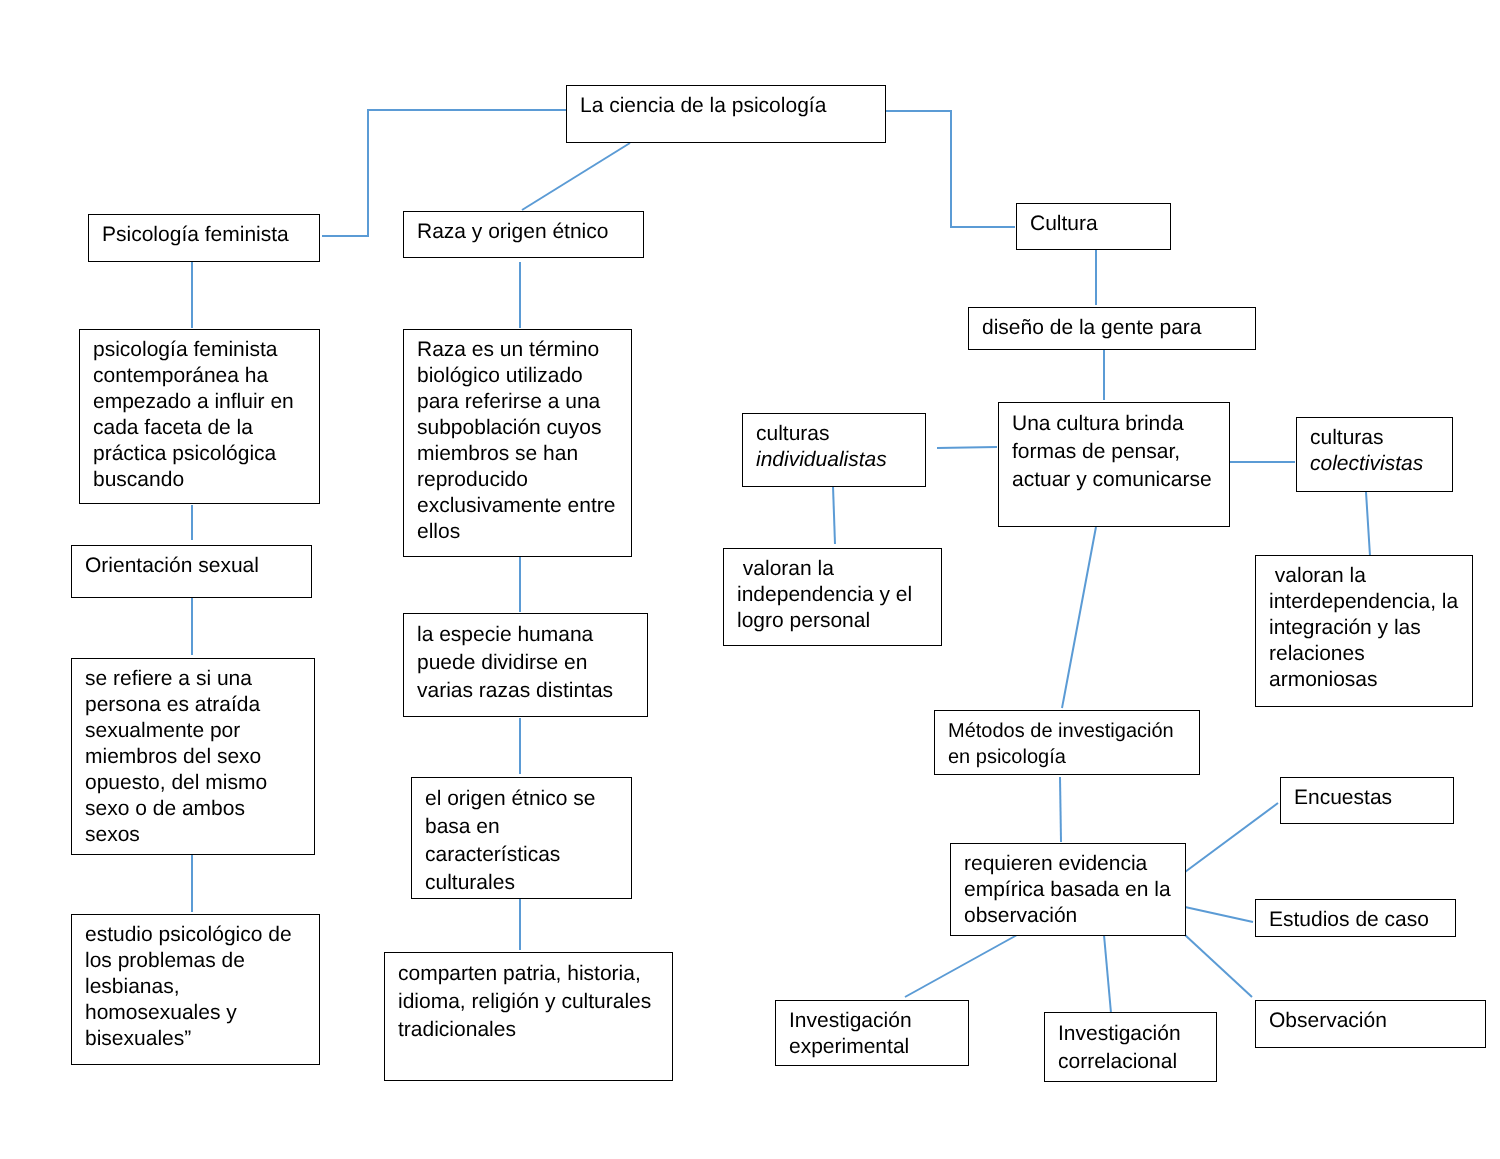La ciencia de la psicología
Psicología feminista
Raza y origen étnico
Cultura
psicología feminista contemporánea ha empezado a influir en cada faceta de la práctica psicológica buscando
Orientación sexual
se refiere a si una persona es atraída sexualmente por miembros del sexo opuesto, del mismo sexo o de ambos sexos
estudio psicológico de los problemas de lesbianas, homosexuales y bisexuales”
Raza es un término biológico utilizado para referirse a una subpoblación cuyos miembros se han reproducido exclusivamente entre ellos
la especie humana puede dividirse en varias razas distintas
el origen étnico se basa en características culturales
comparten patria, historia, idioma, religión y culturales tradicionales
diseño de la gente para
Una cultura brinda formas de pensar, actuar y comunicarse
culturas individualistas
culturas colectivistas
valoran la independencia y el logro personal
valoran la interdependencia, la integración y las relaciones armoniosas
Métodos de investigación en psicología
requieren evidencia empírica basada en la observación
Encuestas
Estudios de caso
Observación
Investigación experimental
Investigación correlacional